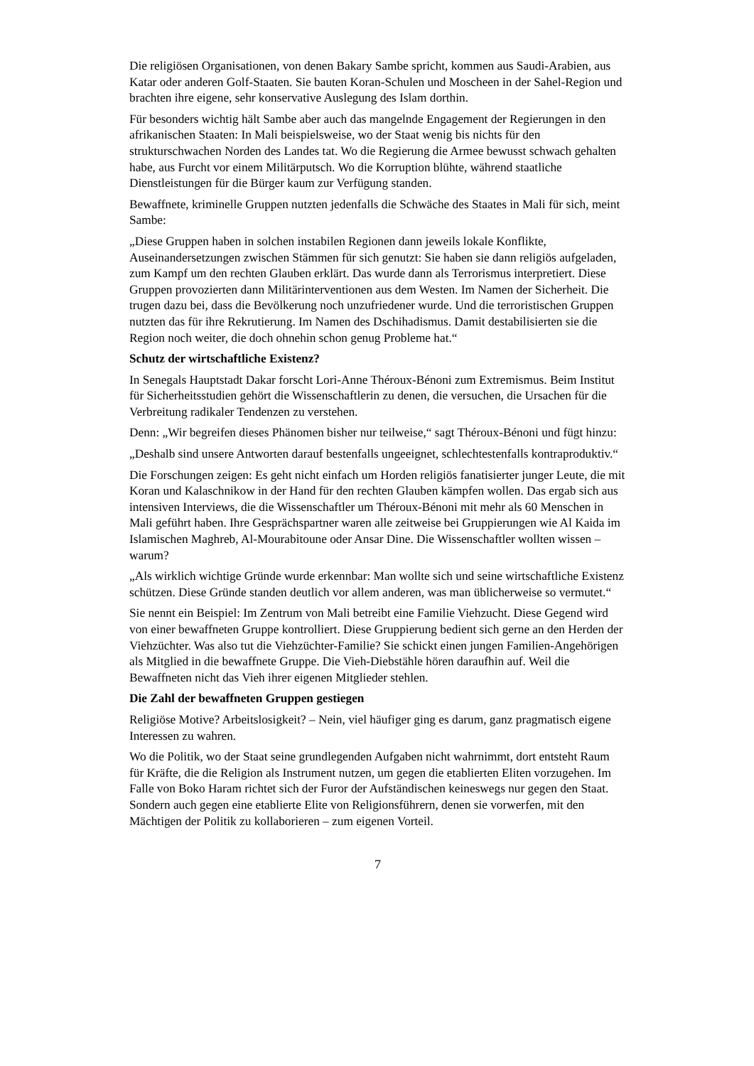Die religiösen Organisationen, von denen Bakary Sambe spricht, kommen aus Saudi-Arabien, aus Katar oder anderen Golf-Staaten. Sie bauten Koran-Schulen und Moscheen in der Sahel-Region und brachten ihre eigene, sehr konservative Auslegung des Islam dorthin.
Für besonders wichtig hält Sambe aber auch das mangelnde Engagement der Regierungen in den afrikanischen Staaten: In Mali beispielsweise, wo der Staat wenig bis nichts für den strukturschwachen Norden des Landes tat. Wo die Regierung die Armee bewusst schwach gehalten habe, aus Furcht vor einem Militärputsch. Wo die Korruption blühte, während staatliche Dienstleistungen für die Bürger kaum zur Verfügung standen.
Bewaffnete, kriminelle Gruppen nutzten jedenfalls die Schwäche des Staates in Mali für sich, meint Sambe:
„Diese Gruppen haben in solchen instabilen Regionen dann jeweils lokale Konflikte, Auseinandersetzungen zwischen Stämmen für sich genutzt: Sie haben sie dann religiös aufgeladen, zum Kampf um den rechten Glauben erklärt. Das wurde dann als Terrorismus interpretiert. Diese Gruppen provozierten dann Militärinterventionen aus dem Westen. Im Namen der Sicherheit. Die trugen dazu bei, dass die Bevölkerung noch unzufriedener wurde. Und die terroristischen Gruppen nutzten das für ihre Rekrutierung. Im Namen des Dschihadismus. Damit destabilisierten sie die Region noch weiter, die doch ohnehin schon genug Probleme hat.“
Schutz der wirtschaftliche Existenz?
In Senegals Hauptstadt Dakar forscht Lori-Anne Théroux-Bénoni zum Extremismus. Beim Institut für Sicherheitsstudien gehört die Wissenschaftlerin zu denen, die versuchen, die Ursachen für die Verbreitung radikaler Tendenzen zu verstehen.
Denn: „Wir begreifen dieses Phänomen bisher nur teilweise,“ sagt Théroux-Bénoni und fügt hinzu:
„Deshalb sind unsere Antworten darauf bestenfalls ungeeignet, schlechtestenfalls kontraproduktiv.“
Die Forschungen zeigen: Es geht nicht einfach um Horden religiös fanatisierter junger Leute, die mit Koran und Kalaschnikow in der Hand für den rechten Glauben kämpfen wollen. Das ergab sich aus intensiven Interviews, die die Wissenschaftler um Théroux-Bénoni mit mehr als 60 Menschen in Mali geführt haben. Ihre Gesprächspartner waren alle zeitweise bei Gruppierungen wie Al Kaida im Islamischen Maghreb, Al-Mourabitoune oder Ansar Dine. Die Wissenschaftler wollten wissen – warum?
„Als wirklich wichtige Gründe wurde erkennbar: Man wollte sich und seine wirtschaftliche Existenz schützen. Diese Gründe standen deutlich vor allem anderen, was man üblicherweise so vermutet.“
Sie nennt ein Beispiel: Im Zentrum von Mali betreibt eine Familie Viehzucht. Diese Gegend wird von einer bewaffneten Gruppe kontrolliert. Diese Gruppierung bedient sich gerne an den Herden der Viehzüchter. Was also tut die Viehzüchter-Familie? Sie schickt einen jungen Familien-Angehörigen als Mitglied in die bewaffnete Gruppe. Die Vieh-Diebstähle hören daraufhin auf. Weil die Bewaffneten nicht das Vieh ihrer eigenen Mitglieder stehlen.
Die Zahl der bewaffneten Gruppen gestiegen
Religiöse Motive? Arbeitslosigkeit? – Nein, viel häufiger ging es darum, ganz pragmatisch eigene Interessen zu wahren.
Wo die Politik, wo der Staat seine grundlegenden Aufgaben nicht wahrnimmt, dort entsteht Raum für Kräfte, die die Religion als Instrument nutzen, um gegen die etablierten Eliten vorzugehen. Im Falle von Boko Haram richtet sich der Furor der Aufständischen keineswegs nur gegen den Staat. Sondern auch gegen eine etablierte Elite von Religionsführern, denen sie vorwerfen, mit den Mächtigen der Politik zu kollaborieren – zum eigenen Vorteil.
7